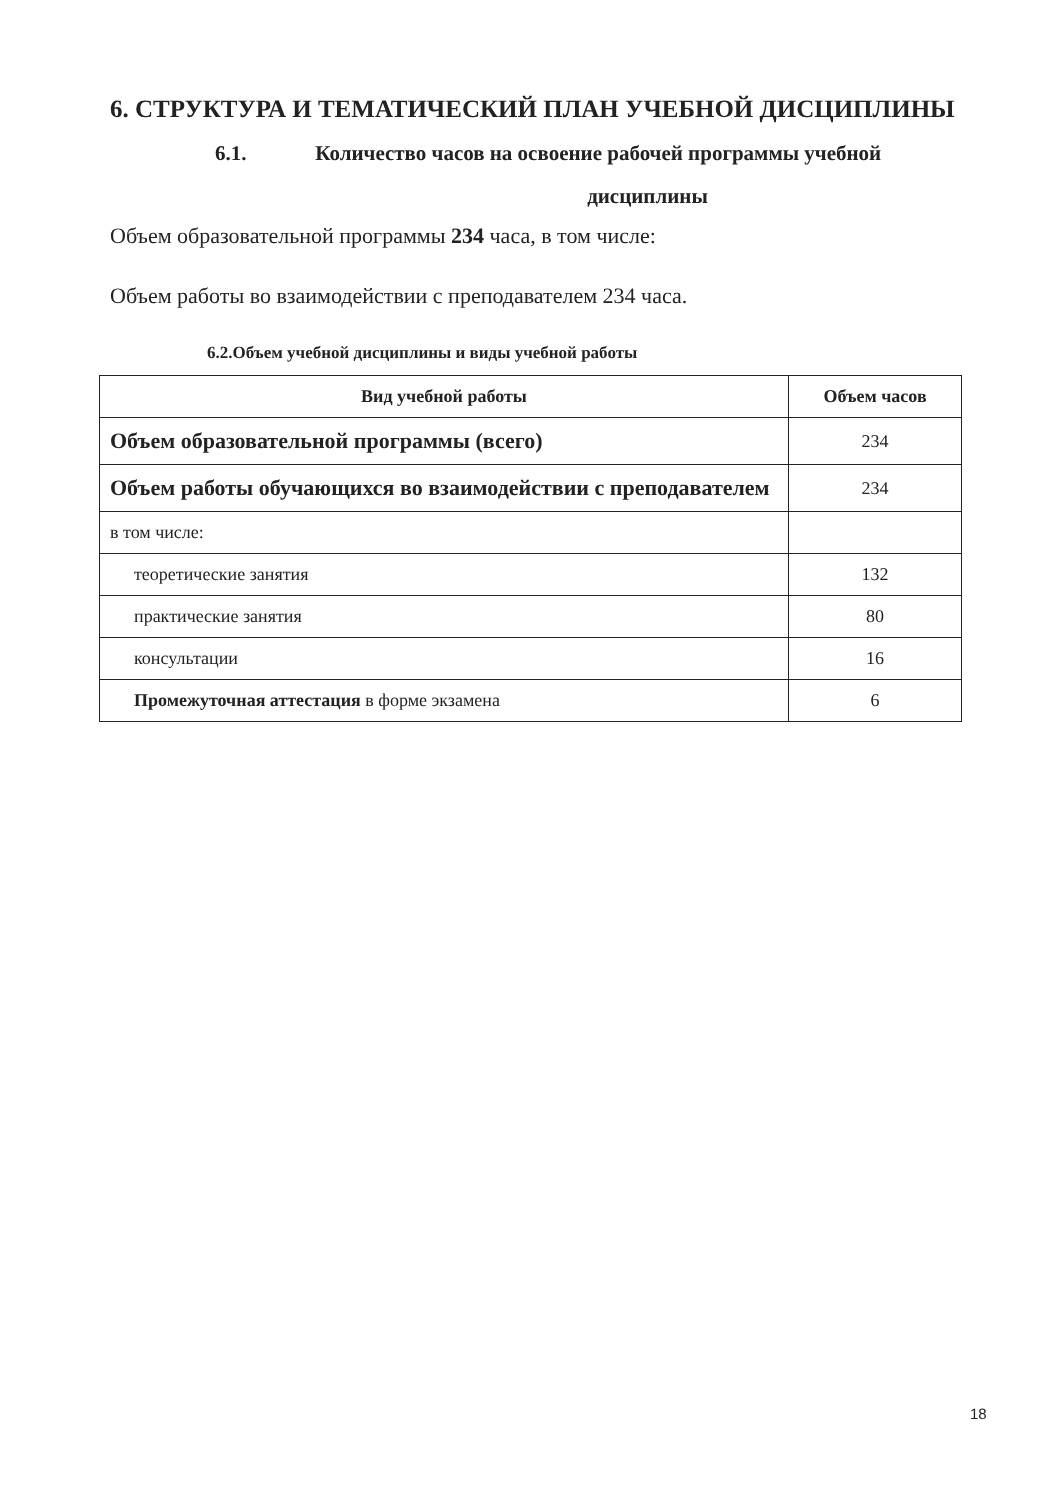6. СТРУКТУРА И ТЕМАТИЧЕСКИЙ ПЛАН УЧЕБНОЙ ДИСЦИПЛИНЫ
6.1. Количество часов на освоение рабочей программы учебной
дисциплины
Объем образовательной программы 234 часа, в том числе:
Объем работы во взаимодействии с преподавателем 234 часа.
6.2.Объем учебной дисциплины и виды учебной работы
| Вид учебной работы | Объем часов |
| --- | --- |
| Объем образовательной программы (всего) | 234 |
| Объем работы обучающихся во взаимодействии с преподавателем | 234 |
| в том числе: | |
| теоретические занятия | 132 |
| практические занятия | 80 |
| консультации | 16 |
| Промежуточная аттестация в форме экзамена | 6 |
18